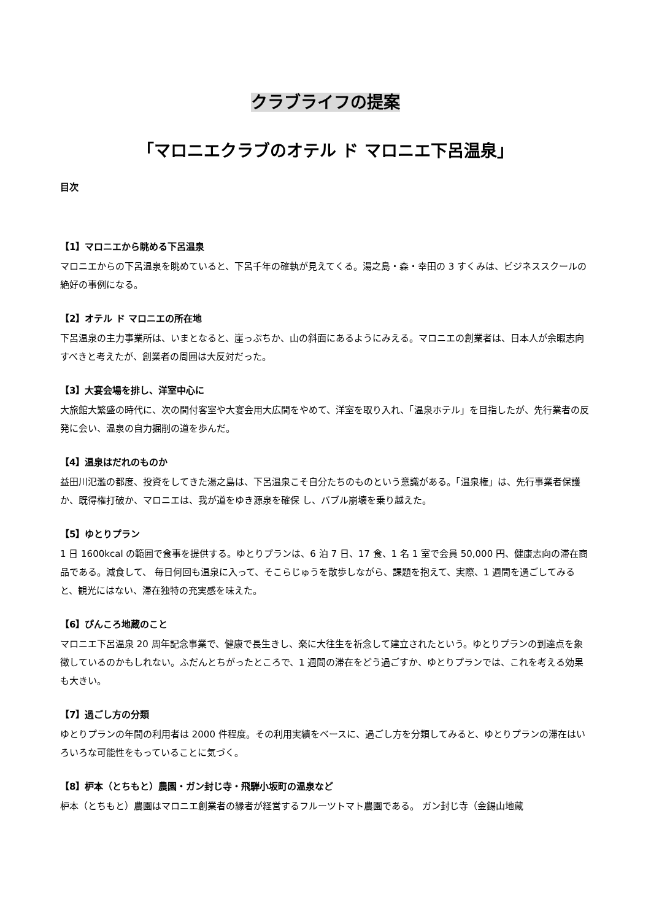クラブライフの提案
「マロニエクラブのオテル ド マロニエ下呂温泉」
目次
【1】マロニエから眺める下呂温泉
マロニエからの下呂温泉を眺めていると、下呂千年の確執が見えてくる。湯之島・森・幸田の 3 すくみは、ビジネススクールの絶好の事例になる。
【2】オテル ド マロニエの所在地
下呂温泉の主力事業所は、いまとなると、崖っぷちか、山の斜面にあるようにみえる。マロニエの創業者は、日本人が余暇志向すべきと考えたが、創業者の周囲は大反対だった。
【3】大宴会場を排し、洋室中心に
大旅館大繁盛の時代に、次の間付客室や大宴会用大広間をやめて、洋室を取り入れ、「温泉ホテル」を目指したが、先行業者の反発に会い、温泉の自力掘削の道を歩んだ。
【4】温泉はだれのものか
益田川氾濫の都度、投資をしてきた湯之島は、下呂温泉こそ自分たちのものという意識がある。「温泉権」は、先行事業者保護か、既得権打破か、マロニエは、我が道をゆき源泉を確保 し、バブル崩壊を乗り越えた。
【5】ゆとりプラン
1 日 1600kcal の範囲で食事を提供する。ゆとりプランは、6 泊 7 日、17 食、1 名 1 室で会員 50,000 円、健康志向の滞在商品である。減食して、 毎日何回も温泉に入って、そこらじゅうを散歩しながら、課題を抱えて、実際、1 週間を過ごしてみると、観光にはない、滞在独特の充実感を味えた。
【6】ぴんころ地蔵のこと
マロニエ下呂温泉 20 周年記念事業で、健康で長生きし、楽に大往生を祈念して建立されたという。ゆとりプランの到達点を象徴しているのかもしれない。ふだんとちがったところで、1 週間の滞在をどう過ごすか、ゆとりプランでは、これを考える効果も大きい。
【7】過ごし方の分類
ゆとりプランの年間の利用者は 2000 件程度。その利用実績をベースに、過ごし方を分類してみると、ゆとりプランの滞在はいろいろな可能性をもっていることに気づく。
【8】枦本（とちもと）農園・ガン封じ寺・飛騨小坂町の温泉など
枦本（とちもと）農園はマロニエ創業者の縁者が経営するフルーツトマト農園である。 ガン封じ寺（金錫山地蔵